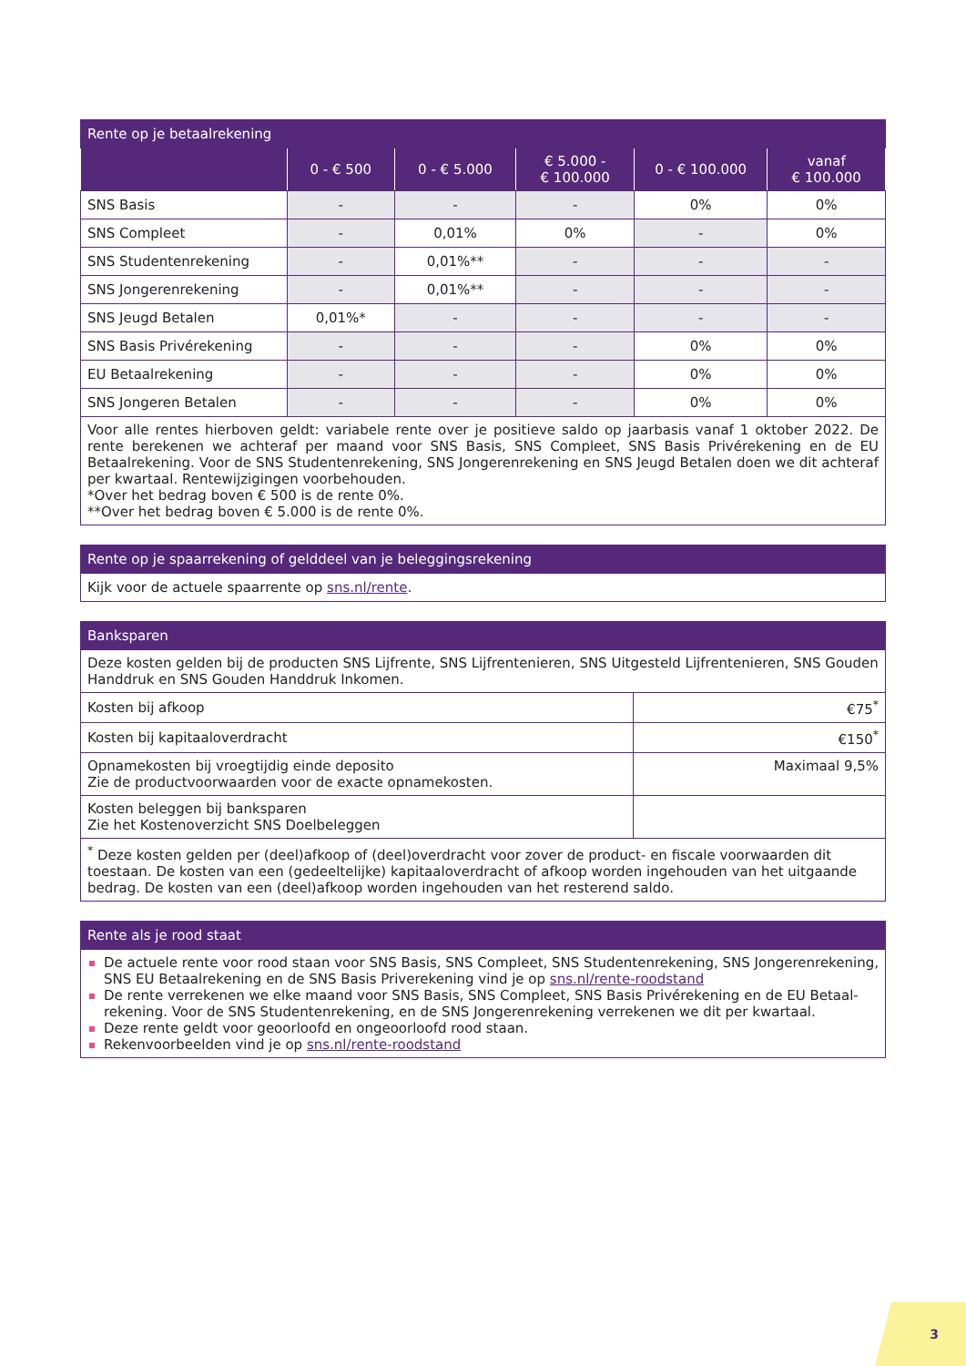| Rente op je betaalrekening | | | | | |
| --- | --- | --- | --- | --- | --- |
| | 0 - € 500 | 0 - € 5.000 | € 5.000 - € 100.000 | 0 - € 100.000 | vanaf € 100.000 |
| SNS Basis | - | - | - | 0% | 0% |
| SNS Compleet | - | 0,01% | 0% | - | 0% |
| SNS Studentenrekening | - | 0,01%** | - | - | - |
| SNS Jongerenrekening | - | 0,01%** | - | - | - |
| SNS Jeugd Betalen | 0,01%* | - | - | - | - |
| SNS Basis Privérekening | - | - | - | 0% | 0% |
| EU Betaalrekening | - | - | - | 0% | 0% |
| SNS Jongeren Betalen | - | - | - | 0% | 0% |
| Voor alle rentes hierboven geldt: variabele rente over je positieve saldo op jaarbasis vanaf 1 oktober 2022. De rente berekenen we achteraf per maand voor SNS Basis, SNS Compleet, SNS Basis Privérekening en de EU Betaalrekening. Voor de SNS Studentenrekening, SNS Jongerenrekening en SNS Jeugd Betalen doen we dit achteraf per kwartaal. Rentewijzigingen voorbehouden. *Over het bedrag boven € 500 is de rente 0%. **Over het bedrag boven € 5.000 is de rente 0%. | | | | | |
| Rente op je spaarrekening of gelddeel van je beleggingsrekening |
| --- |
| Kijk voor de actuele spaarrente op sns.nl/rente . |
| Banksparen | |
| --- | --- |
| Deze kosten gelden bij de producten SNS Lijfrente, SNS Lijfrentenieren, SNS Uitgesteld Lijfrentenieren, SNS Gouden Handdruk en SNS Gouden Handdruk Inkomen. | |
| Kosten bij afkoop | €75<sup>*</sup> |
| Kosten bij kapitaaloverdracht | €150<sup>*</sup> |
| Opnamekosten bij vroegtijdig einde deposito Zie de productvoorwaarden voor de exacte opnamekosten. | Maximaal 9,5% |
| Kosten beleggen bij banksparen Zie het Kostenoverzicht SNS Doelbeleggen | |
| <sup>*</sup> Deze kosten gelden per (deel)afkoop of (deel)overdracht voor zover de product- en fiscale voorwaarden dit toestaan. De kosten van een (gedeeltelijke) kapitaaloverdracht of afkoop worden ingehouden van het uitgaande bedrag. De kosten van een (deel)afkoop worden ingehouden van het resterend saldo. | |
| Rente als je rood staat |
| --- |
| De actuele rente voor rood staan voor SNS Basis, SNS Compleet, SNS Studentenrekening, SNS Jongerenre­kening, SNS EU Betaalrekening en de SNS Basis Priverekening vind je op sns.nl/rente-roodstand De rente verrekenen we elke maand voor SNS Basis, SNS Compleet, SNS Basis Privérekening en de EU Betaal­rekening. Voor de SNS Studentenrekening, en de SNS Jongerenrekening verrekenen we dit per kwartaal. Deze rente geldt voor geoorloofd en ongeoorloofd rood staan. Rekenvoorbeelden vind je op sns.nl/rente-roodstand |
3